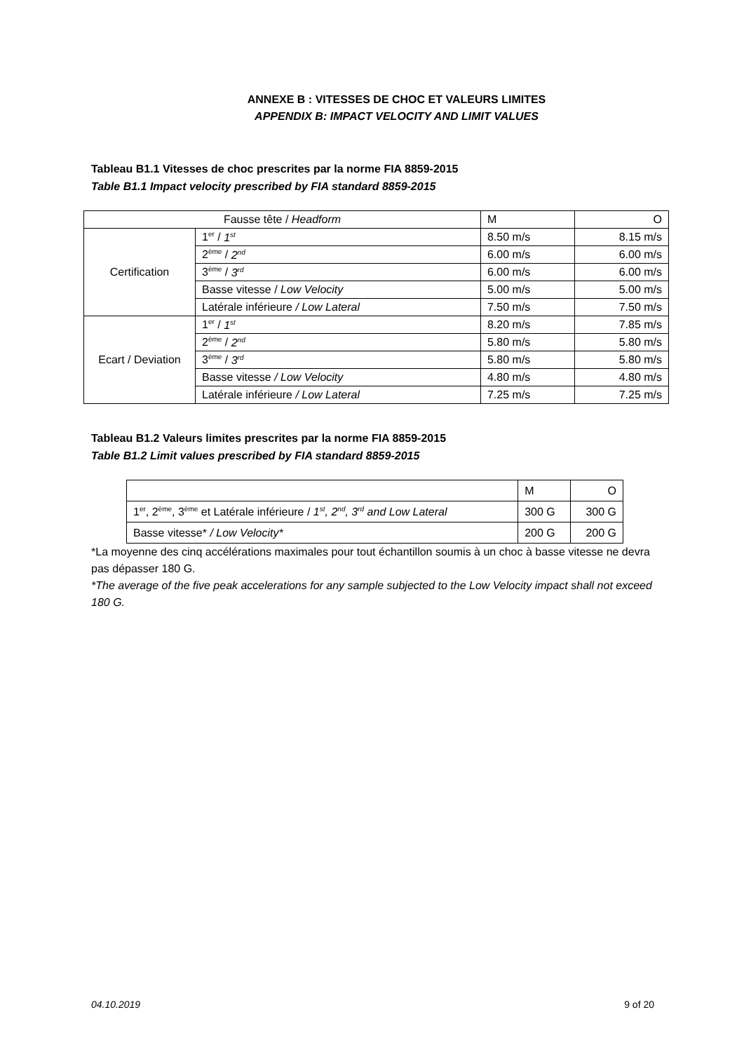ANNEXE B : VITESSES DE CHOC ET VALEURS LIMITES
APPENDIX B: IMPACT VELOCITY AND LIMIT VALUES
Tableau B1.1 Vitesses de choc prescrites par la norme FIA 8859-2015
Table B1.1 Impact velocity prescribed by FIA standard 8859-2015
| Fausse tête / Headform | | M | O |
| Certification | 1<sup>er</sup> / 1<sup>st</sup> | 8.50 m/s | 8.15 m/s |
| | 2<sup>ème</sup> / 2<sup>nd</sup> | 6.00 m/s | 6.00 m/s |
| | 3<sup>ème</sup> / 3<sup>rd</sup> | 6.00 m/s | 6.00 m/s |
| | Basse vitesse / Low Velocity | 5.00 m/s | 5.00 m/s |
| | Latérale inférieure / Low Lateral | 7.50 m/s | 7.50 m/s |
| Ecart / Deviation | 1<sup>er</sup> / 1<sup>st</sup> | 8.20 m/s | 7.85 m/s |
| | 2<sup>ème</sup> / 2<sup>nd</sup> | 5.80 m/s | 5.80 m/s |
| | 3<sup>ème</sup> / 3<sup>rd</sup> | 5.80 m/s | 5.80 m/s |
| | Basse vitesse / Low Velocity | 4.80 m/s | 4.80 m/s |
| | Latérale inférieure / Low Lateral | 7.25 m/s | 7.25 m/s |
Tableau B1.2 Valeurs limites prescrites par la norme FIA 8859-2015
Table B1.2 Limit values prescribed by FIA standard 8859-2015
| | M | O |
| 1<sup>er</sup>, 2<sup>ème</sup>, 3<sup>ème</sup> et Latérale inférieure / 1<sup>st</sup>, 2<sup>nd</sup>, 3<sup>rd</sup> and Low Lateral | 300 G | 300 G |
| Basse vitesse* / Low Velocity* | 200 G | 200 G |
*La moyenne des cinq accélérations maximales pour tout échantillon soumis à un choc à basse vitesse ne devra pas dépasser 180 G.
*The average of the five peak accelerations for any sample subjected to the Low Velocity impact shall not exceed 180 G.
04.10.2019 9 of 20